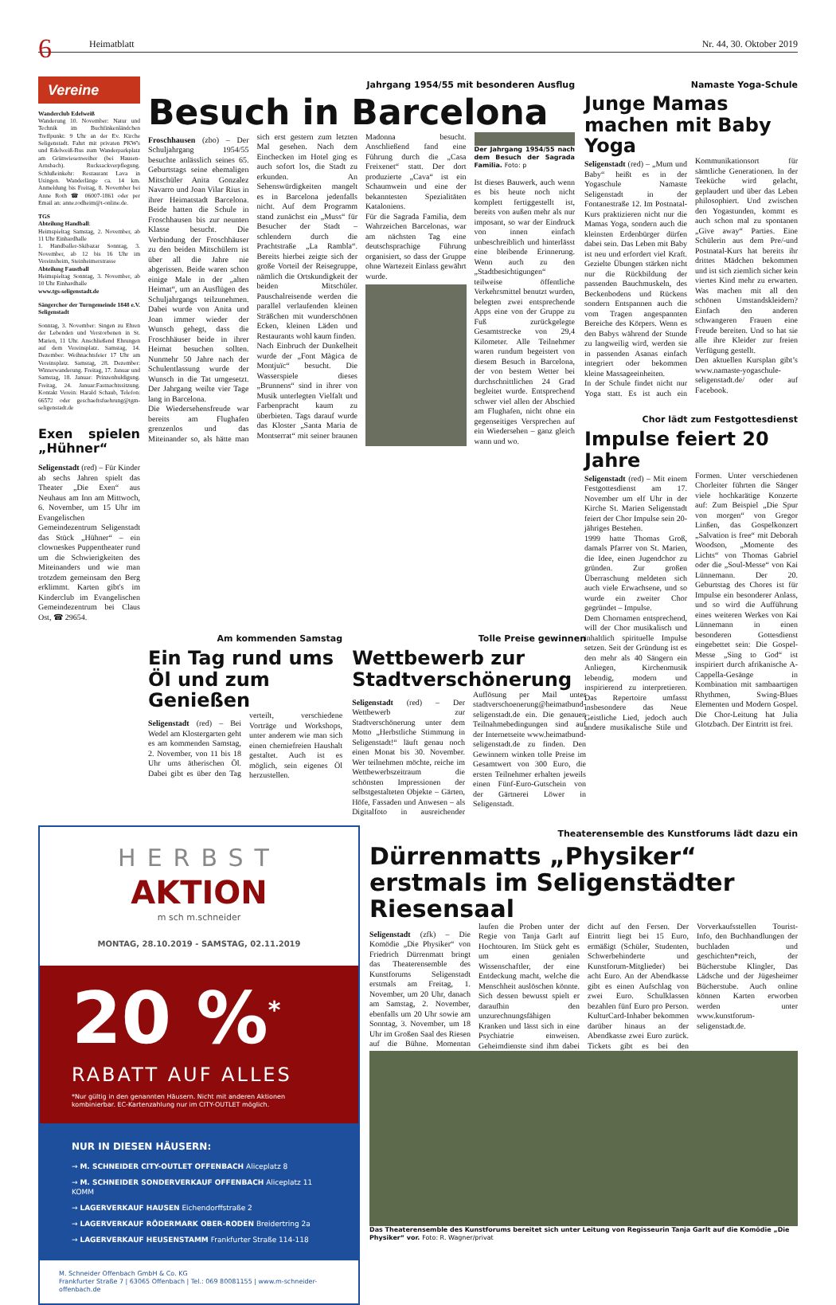6
Heimatblatt
Nr. 44, 30. Oktober 2019
Vereine
Wanderclub Edelweiß
Wanderung 10. November: Natur und Technik im Buchfinkenländchen Treffpunkt: 9 Uhr an der Ev. Kirche Seligenstadt. Fahrt mit privaten PKW's und Edelweiß-Bus zum Wanderparkplatz am Grünwiesenweiher (bei Hausen-Arnsbach). Rucksackverpflegung. Schlußeinkehr: Restaurant Lava in Usingen. Wanderlänge ca. 14 km. Anmeldung bis Freitag, 8. November bei Anne Roth ☎ 06007-1861 oder per Email an: anne.rodheim@t-online.de.
TGS
Abteilung Handball:
Heimspieltag Samstag, 2. November, ab 11 Uhr Einhardhalle
1. Handballer-Skibazar Sonntag, 3. November, ab 12 bis 16 Uhr im Vereinsheim, Steinheimerstrasse
Abteilung Faustball
Heimspieltag Sonntag, 3. November, ab 10 Uhr Einhardhalle
www.tgs-seligenstadt.de
Sängerchor der Turngemeinde 1848 e.V. Seligenstadt
Sonntag, 3. November: Singen zu Ehren der Lebenden und Verstorbenen in St. Marien, 11 Uhr. Anschließend Ehrungen auf dem Vereinsplatz. Samstag, 14. Dezember: Weihnachtsfeier 17 Uhr am Vereinsplatz. Samstag, 28. Dezember: Winterwanderung. Freitag, 17. Januar und Samstag, 18. Januar: Prinzenhuldigung. Freitag, 24. Januar:Fastnachtssitzung. Kontakt Verein: Harald Schaub, Telefon: 66572 oder geschaeftsfuehrung@tgm-seligenstadt.de
Exen spielen „Hühner“
Seligenstadt (red) – Für Kinder ab sechs Jahren spielt das Theater „Die Exen“ aus Neuhaus am Inn am Mittwoch, 6. November, um 15 Uhr im Evangelischen Gemeindezentrum Seligenstadt das Stück „Hühner“ – ein clowneskes Puppentheater rund um die Schwierigkeiten des Miteinanders und wie man trotzdem gemeinsam den Berg erklimmt. Karten gibt's im Kinderclub im Evangelischen Gemeindezentrum bei Claus Ost, ☎ 29654.
Jahrgang 1954/55 mit besonderen Ausflug
Besuch in Barcelona
Froschhausen (zbo) – Der Schuljahrgang 1954/55 besuchte anlässlich seines 65. Geburtstags seine ehemaligen Mitschüler Anita Gonzalez Navarro und Joan Vilar Rius in ihrer Heimatstadt Barcelona. Beide hatten die Schule in Froschhausen bis zur neunten Klasse besucht. Die Verbindung der Froschhäuser zu den beiden Mitschülern ist über all die Jahre nie abgerissen. Beide waren schon einige Male in der „alten Heimat“, um an Ausflügen des Schuljahrgangs teilzunehmen. Dabei wurde von Anita und Joan immer wieder der Wunsch gehegt, dass die Froschhäuser beide in ihrer Heimat besuchen sollten. Nunmehr 50 Jahre nach der Schulentlassung wurde der Wunsch in die Tat umgesetzt. Der Jahrgang weilte vier Tage lang in Barcelona.
Die Wiedersehensfreude war bereits am Flughafen grenzenlos und das Miteinander so, als hätte man sich erst gestern zum letzten Mal gesehen. Nach dem Einchecken im Hotel ging es auch sofort los, die Stadt zu erkunden. An Sehenswürdigkeiten mangelt es in Barcelona jedenfalls nicht. Auf dem Programm stand zunächst ein „Muss“ für Besucher der Stadt – schlendern durch die Prachtstraße „La Rambla“. Bereits hierbei zeigte sich der große Vorteil der Reisegruppe, nämlich die Ortskundigkeit der beiden Mitschüler. Pauschalreisende werden die parallel verlaufenden kleinen Sträßchen mit wunderschönen Ecken, kleinen Läden und Restaurants wohl kaum finden.
Nach Einbruch der Dunkelheit wurde der „Font Màgica de Montjuïc“ besucht. Die Wasserspiele dieses „Brunnens“ sind in ihrer von Musik unterlegten Vielfalt und Farbenpracht kaum zu überbieten. Tags darauf wurde das Kloster „Santa Maria de Montserrat“ mit seiner braunen Madonna besucht. Anschließend fand eine Führung durch die „Casa Freixenet“ statt. Der dort produzierte „Cava“ ist ein Schaumwein und eine der bekanntesten Spezialitäten Kataloniens.
Für die Sagrada Familia, dem Wahrzeichen Barcelonas, war am nächsten Tag eine deutschsprachige Führung organisiert, so dass der Gruppe ohne Wartezeit Einlass gewährt wurde.
Der Jahrgang 1954/55 nach dem Besuch der Sagrada Familia. Foto: p
Ist dieses Bauwerk, auch wenn es bis heute noch nicht komplett fertiggestellt ist, bereits von außen mehr als nur imposant, so war der Eindruck von innen einfach unbeschreiblich und hinterlässt eine bleibende Erinnerung. Wenn auch zu den „Stadtbesichtigungen“ teilweise öffentliche Verkehrsmittel benutzt wurden, belegten zwei entsprechende Apps eine von der Gruppe zu Fuß zurückgelegte Gesamtstrecke von 29,4 Kilometer. Alle Teilnehmer waren rundum begeistert von diesem Besuch in Barcelona, der von bestem Wetter bei durchschnittlichen 24 Grad begleitet wurde. Entsprechend schwer viel allen der Abschied am Flughafen, nicht ohne ein gegenseitiges Versprechen auf ein Wiedersehen – ganz gleich wann und wo.
Namaste Yoga-Schule
Junge Mamas machen mit Baby Yoga
Seligenstadt (red) – „Mum und Baby“ heißt es in der Yogaschule Namaste Seligenstadt in der Fontanestraße 12. Im Postnatal-Kurs praktizieren nicht nur die Mamas Yoga, sondern auch die kleinsten Erdenbürger dürfen dabei sein. Das Leben mit Baby ist neu und erfordert viel Kraft. Gezielte Übungen stärken nicht nur die Rückbildung der passenden Bauchmuskeln, des Beckenbodens und Rückens sondern Entspannen auch die vom Tragen angespannten Bereiche des Körpers. Wenn es den Babys während der Stunde zu langweilig wird, werden sie in passenden Asanas einfach integriert oder bekommen kleine Massageeinheiten.
In der Schule findet nicht nur Yoga statt. Es ist auch ein Kommunikationsort für sämtliche Generationen. In der Teeküche wird gelacht, geplaudert und über das Leben philosophiert. Und zwischen den Yogastunden, kommt es auch schon mal zu spontanen „Give away“ Parties. Eine Schülerin aus dem Pre/-und Postnatal-Kurs hat bereits ihr drittes Mädchen bekommen und ist sich ziemlich sicher kein viertes Kind mehr zu erwarten. Was machen mit all den schönen Umstandskleidern? Einfach den anderen schwangeren Frauen eine Freude bereiten. Und so hat sie alle ihre Kleider zur freien Verfügung gestellt.
Den aktuellen Kursplan gibt’s www.namaste-yogaschule-seligenstadt.de/ oder auf Facebook.
Chor lädt zum Festgottesdienst
Impulse feiert 20 Jahre
Seligenstadt (red) – Mit einem Festgottesdienst am 17. November um elf Uhr in der Kirche St. Marien Seligenstadt feiert der Chor Impulse sein 20-jähriges Bestehen.
1999 hatte Thomas Groß, damals Pfarrer von St. Marien, die Idee, einen Jugendchor zu gründen. Zur großen Überraschung meldeten sich auch viele Erwachsene, und so wurde ein zweiter Chor gegründet – Impulse.
Dem Chornamen entsprechend, will der Chor musikalisch und inhaltlich spirituelle Impulse setzen. Seit der Gründung ist es den mehr als 40 Sängern ein Anliegen, Kirchenmusik lebendig, modern und inspirierend zu interpretieren. Das Repertoire umfasst insbesondere das Neue Geistliche Lied, jedoch auch andere musikalische Stile und Formen. Unter verschiedenen Chorleiter führten die Sänger viele hochkarätige Konzerte auf: Zum Beispiel „Die Spur von morgen“ von Gregor Linßen, das Gospelkonzert „Salvation is free“ mit Deborah Woodson, „Momente des Lichts“ von Thomas Gabriel oder die „Soul-Messe“ von Kai Lünnemann. Der 20. Geburtstag des Chores ist für Impulse ein besonderer Anlass, und so wird die Aufführung eines weiteren Werkes von Kai Lünnemann in einen besonderen Gottesdienst eingebettet sein: Die Gospel-Messe „Sing to God“ ist inspiriert durch afrikanische A-Cappella-Gesänge in Kombination mit sambaartigen Rhythmen, Swing-Blues Elementen und Modern Gospel. Die Chor-Leitung hat Julia Glotzbach. Der Eintritt ist frei.
Am kommenden Samstag
Ein Tag rund ums Öl und zum Genießen
Seligenstadt (red) – Bei Wedel am Klostergarten geht es am kommenden Samstag, 2. November, von 11 bis 18 Uhr ums ätherischen Öl. Dabei gibt es über den Tag verteilt, verschiedene Vorträge und Workshops, unter anderem wie man sich einen chemiefreien Haushalt gestaltet. Auch ist es möglich, sein eigenes Öl herzustellen.
Tolle Preise gewinnen
Wettbewerb zur Stadtverschönerung
Seligenstadt (red) – Der Wettbewerb zur Stadtverschönerung unter dem Motto „Herbstliche Stimmung in Seligenstadt!“ läuft genau noch einen Monat bis 30. November. Wer teilnehmen möchte, reiche im Wettbewerbszeitraum die schönsten Impressionen der selbstgestalteten Objekte – Gärten, Höfe, Fassaden und Anwesen – als Digitalfoto in ausreichender Auflösung per Mail unter stadtverschoenerung@heimatbund-seligenstadt.de ein. Die genauen Teilnahmebedingungen sind auf der Internetseite www.heimatbund-seligenstadt.de zu finden. Den Gewinnern winken tolle Preise im Gesamtwert von 300 Euro, die ersten Teilnehmer erhalten jeweils einen Fünf-Euro-Gutschein von der Gärtnerei Löwer in Seligenstadt.
HERBST
AKTION
m sch m.schneider
MONTAG, 28.10.2019 - SAMSTAG, 02.11.2019
20 %<sup>*</sup>
RABATT AUF ALLES
*Nur gültig in den genannten Häusern. Nicht mit anderen Aktionen kombinierbar. EC-Kartenzahlung nur im CITY-OUTLET möglich.
NUR IN DIESEN HÄUSERN:
→ M. SCHNEIDER CITY-OUTLET OFFENBACH Aliceplatz 8
→ M. SCHNEIDER SONDERVERKAUF OFFENBACH Aliceplatz 11 KOMM
→ LAGERVERKAUF HAUSEN Eichendorffstraße 2
→ LAGERVERKAUF RÖDERMARK OBER-RODEN Breidertring 2a
→ LAGERVERKAUF HEUSENSTAMM Frankfurter Straße 114-118
M. Schneider Offenbach GmbH & Co. KG
Frankfurter Straße 7 | 63065 Offenbach | Tel.: 069 80081155 | www.m-schneider-offenbach.de
Theaterensemble des Kunstforums lädt dazu ein
Dürrenmatts „Physiker“ erstmals im Seligenstädter Riesensaal
Seligenstadt (zfk) – Die Komödie „Die Physiker“ von Friedrich Dürrenmatt bringt das Theaterensemble des Kunstforums Seligenstadt erstmals am Freitag, 1. November, um 20 Uhr, danach am Samstag, 2. November, ebenfalls um 20 Uhr sowie am Sonntag, 3. November, um 18 Uhr im Großen Saal des Riesen auf die Bühne. Momentan laufen die Proben unter der Regie von Tanja Garlt auf Hochtouren. Im Stück geht es um einen genialen Wissenschaftler, der eine Entdeckung macht, welche die Menschheit auslöschen könnte. Sich dessen bewusst spielt er daraufhin den unzurechnungsfähigen Kranken und lässt sich in eine Psychiatrie einweisen. Geheimdienste sind ihm dabei dicht auf den Fersen. Der Eintritt liegt bei 15 Euro, ermäßigt (Schüler, Studenten, Schwerbehinderte und Kunstforum-Mitglieder) bei acht Euro. An der Abendkasse gibt es einen Aufschlag von zwei Euro. Schulklassen bezahlen fünf Euro pro Person. KulturCard-Inhaber bekommen darüber hinaus an der Abendkasse zwei Euro zurück. Tickets gibt es bei den Vorverkaufsstellen Tourist-Info, den Buchhandlungen der buchladen und geschichten*reich, der Bücherstube Klingler, Das Lädsche und der Jügesheimer Bücherstube. Auch online können Karten erworben werden unter www.kunstforum-seligenstadt.de.
Das Theaterensemble des Kunstforums bereitet sich unter Leitung von Regisseurin Tanja Garlt auf die Komödie „Die Physiker“ vor. Foto: R. Wagner/privat